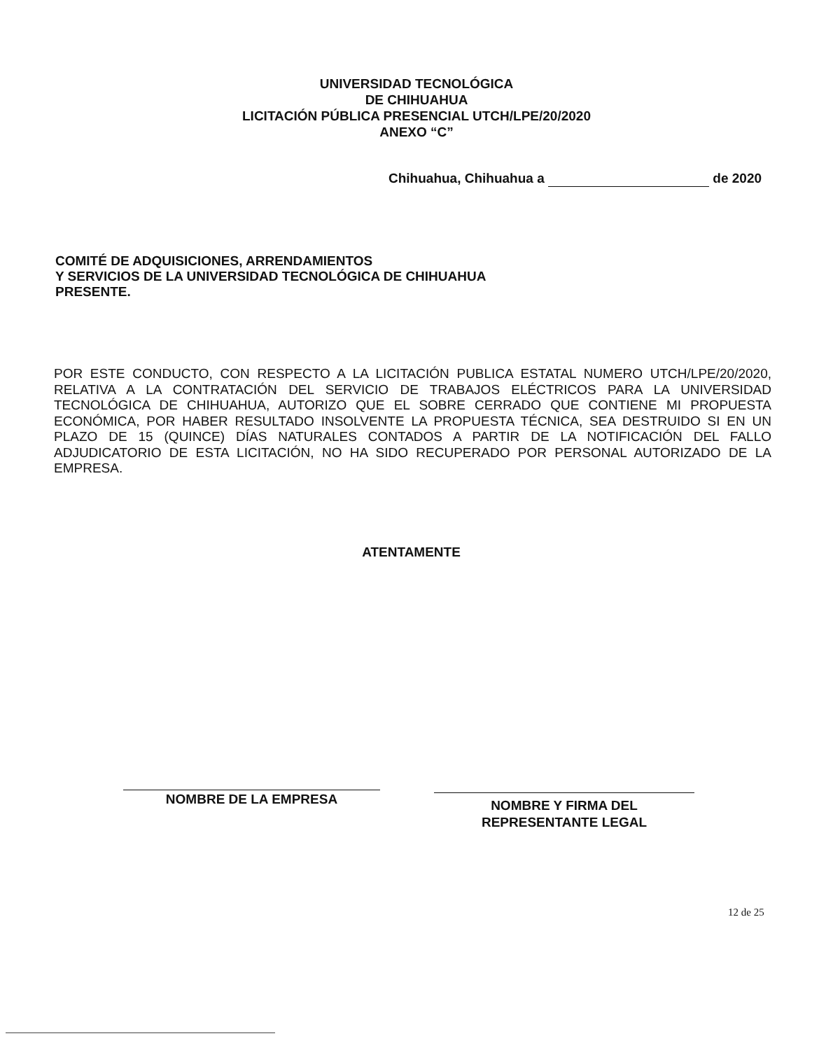UNIVERSIDAD TECNOLÓGICA
DE CHIHUAHUA
LICITACIÓN PÚBLICA PRESENCIAL UTCH/LPE/20/2020
ANEXO “C”
Chihuahua, Chihuahua a de 2020
COMITÉ DE ADQUISICIONES, ARRENDAMIENTOS
Y SERVICIOS DE LA UNIVERSIDAD TECNOLÓGICA DE CHIHUAHUA
PRESENTE.
POR ESTE CONDUCTO, CON RESPECTO A LA LICITACIÓN PUBLICA ESTATAL NUMERO UTCH/LPE/20/2020, RELATIVA A LA CONTRATACIÓN DEL SERVICIO DE TRABAJOS ELÉCTRICOS PARA LA UNIVERSIDAD TECNOLÓGICA DE CHIHUAHUA, AUTORIZO QUE EL SOBRE CERRADO QUE CONTIENE MI PROPUESTA ECONÓMICA, POR HABER RESULTADO INSOLVENTE LA PROPUESTA TÉCNICA, SEA DESTRUIDO SI EN UN PLAZO DE 15 (QUINCE) DÍAS NATURALES CONTADOS A PARTIR DE LA NOTIFICACIÓN DEL FALLO ADJUDICATORIO DE ESTA LICITACIÓN, NO HA SIDO RECUPERADO POR PERSONAL AUTORIZADO DE LA EMPRESA.
ATENTAMENTE
NOMBRE DE LA EMPRESA
NOMBRE Y FIRMA DEL
REPRESENTANTE LEGAL
12 de 25